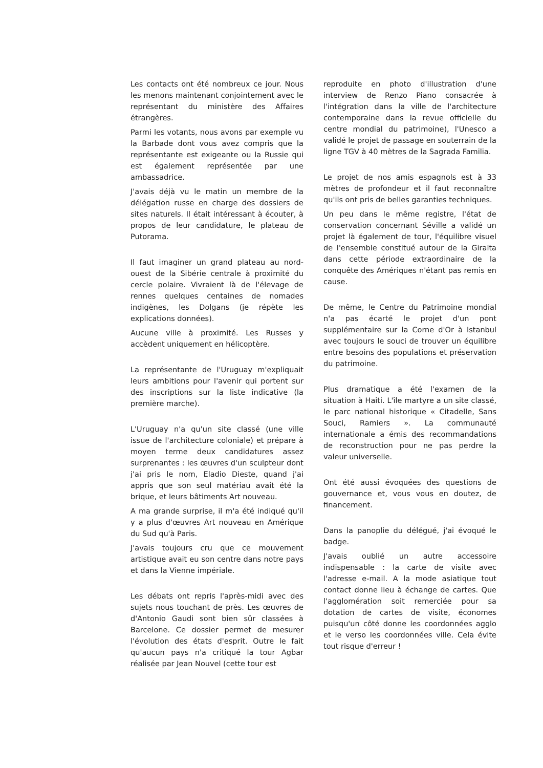Les contacts ont été nombreux ce jour. Nous les menons maintenant conjointement avec le représentant du ministère des Affaires étrangères.
Parmi les votants, nous avons par exemple vu la Barbade dont vous avez compris que la représentante est exigeante ou la Russie qui est également représentée par une ambassadrice.
J'avais déjà vu le matin un membre de la délégation russe en charge des dossiers de sites naturels. Il était intéressant à écouter, à propos de leur candidature, le plateau de Putorama.
Il faut imaginer un grand plateau au nord-ouest de la Sibérie centrale à proximité du cercle polaire. Vivraient là de l'élevage de rennes quelques centaines de nomades indigènes, les Dolgans (je répète les explications données).
Aucune ville à proximité. Les Russes y accèdent uniquement en hélicoptère.
La représentante de l'Uruguay m'expliquait leurs ambitions pour l'avenir qui portent sur des inscriptions sur la liste indicative (la première marche).
L'Uruguay n'a qu'un site classé (une ville issue de l'architecture coloniale) et prépare à moyen terme deux candidatures assez surprenantes : les œuvres d'un sculpteur dont j'ai pris le nom, Eladio Dieste, quand j'ai appris que son seul matériau avait été la brique, et leurs bâtiments Art nouveau.
A ma grande surprise, il m'a été indiqué qu'il y a plus d'œuvres Art nouveau en Amérique du Sud qu'à Paris.
J'avais toujours cru que ce mouvement artistique avait eu son centre dans notre pays et dans la Vienne impériale.
Les débats ont repris l'après-midi avec des sujets nous touchant de près. Les œuvres de d'Antonio Gaudi sont bien sûr classées à Barcelone. Ce dossier permet de mesurer l'évolution des états d'esprit. Outre le fait qu'aucun pays n'a critiqué la tour Agbar réalisée par Jean Nouvel (cette tour est
reproduite en photo d'illustration d'une interview de Renzo Piano consacrée à l'intégration dans la ville de l'architecture contemporaine dans la revue officielle du centre mondial du patrimoine), l'Unesco a validé le projet de passage en souterrain de la ligne TGV à 40 mètres de la Sagrada Familia.
Le projet de nos amis espagnols est à 33 mètres de profondeur et il faut reconnaître qu'ils ont pris de belles garanties techniques.
Un peu dans le même registre, l'état de conservation concernant Séville a validé un projet là également de tour, l'équilibre visuel de l'ensemble constitué autour de la Giralta dans cette période extraordinaire de la conquête des Amériques n'étant pas remis en cause.
De même, le Centre du Patrimoine mondial n'a pas écarté le projet d'un pont supplémentaire sur la Corne d'Or à Istanbul avec toujours le souci de trouver un équilibre entre besoins des populations et préservation du patrimoine.
Plus dramatique a été l'examen de la situation à Haiti. L'île martyre a un site classé, le parc national historique « Citadelle, Sans Souci, Ramiers ». La communauté internationale a émis des recommandations de reconstruction pour ne pas perdre la valeur universelle.
Ont été aussi évoquées des questions de gouvernance et, vous vous en doutez, de financement.
Dans la panoplie du délégué, j'ai évoqué le badge.
J'avais oublié un autre accessoire indispensable : la carte de visite avec l'adresse e-mail. A la mode asiatique tout contact donne lieu à échange de cartes. Que l'agglomération soit remerciée pour sa dotation de cartes de visite, économes puisqu'un côté donne les coordonnées agglo et le verso les coordonnées ville. Cela évite tout risque d'erreur !